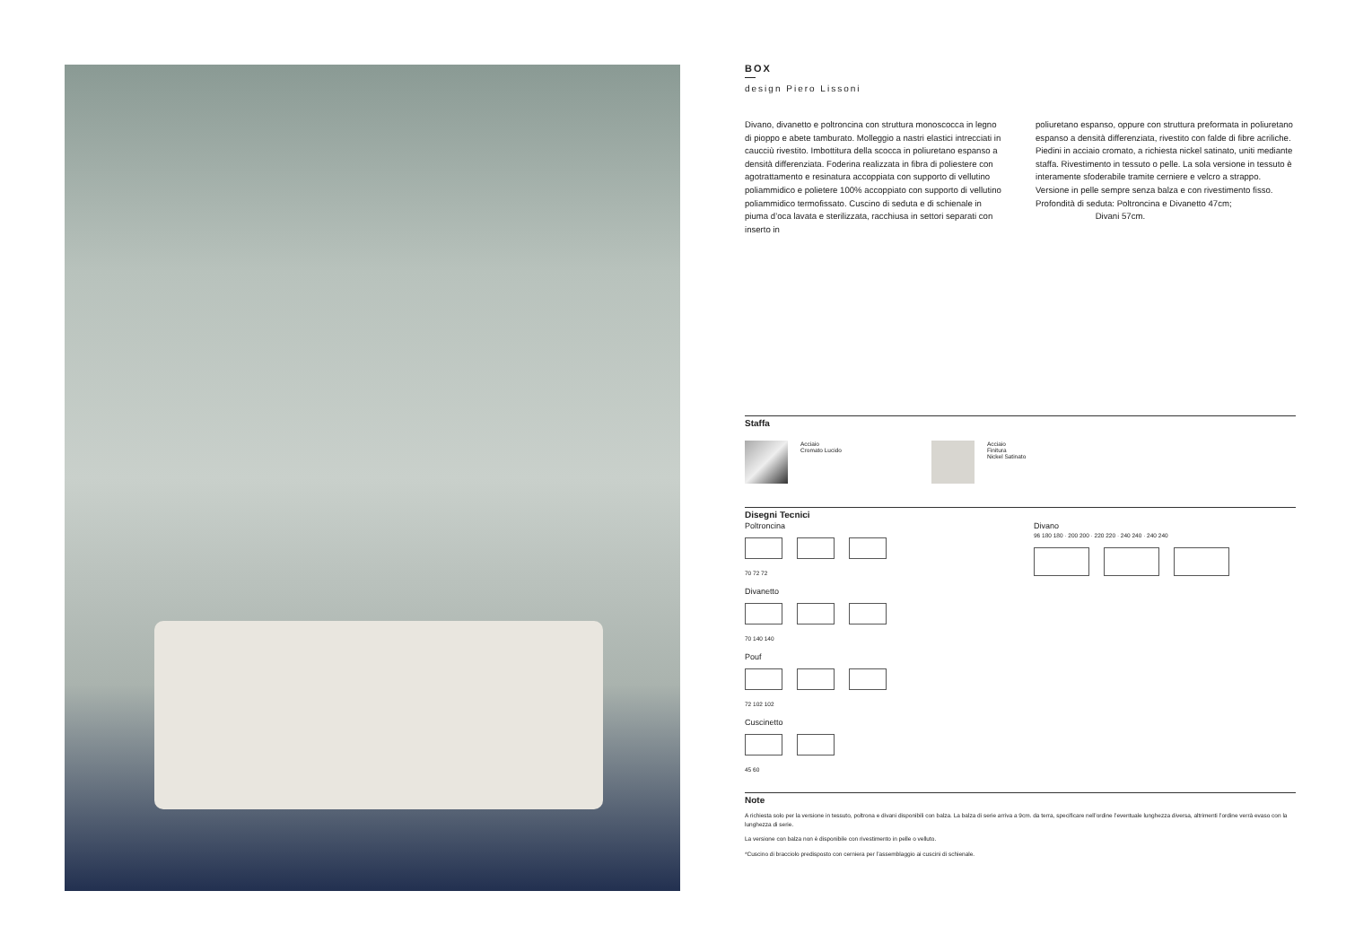BOX
design Piero Lissoni
Divano, divanetto e poltroncina con struttura monoscocca in legno di pioppo e abete tamburato. Molleggio a nastri elastici intrecciati in caucciù rivestito. Imbottitura della scocca in poliuretano espanso a densità differenziata. Foderina realizzata in fibra di poliestere con agotrattamento e resinatura accoppiata con supporto di vellutino poliammidico e polietere 100% accoppiato con supporto di vellutino poliammidico termofissato. Cuscino di seduta e di schienale in piuma d’oca lavata e sterilizzata, racchiusa in settori separati con inserto in
poliuretano espanso, oppure con struttura preformata in poliuretano espanso a densità differenziata, rivestito con falde di fibre acriliche. Piedini in acciaio cromato, a richiesta nickel satinato, uniti mediante staffa. Rivestimento in tessuto o pelle. La sola versione in tessuto è interamente sfoderabile tramite cerniere e velcro a strappo. Versione in pelle sempre senza balza e con rivestimento fisso.
Profondità di seduta: Poltroncina e Divanetto 47cm;
Divani 57cm.
Staffa
Acciaio
Cromato Lucido
Acciaio
Finitura
Nickel Satinato
Disegni Tecnici
Poltroncina
70 72 72
Divanetto
70 140 140
Pouf
72 102 102
Cuscinetto
45 60
Divano
96 180 180 · 200 200 · 220 220 · 240 240 · 240 240
Note
A richiesta solo per la versione in tessuto, poltrona e divani disponibili con balza. La balza di serie arriva a 9cm. da terra, specificare nell’ordine l’eventuale lunghezza diversa, altrimenti l’ordine verrà evaso con la lunghezza di serie.
La versione con balza non è disponibile con rivestimento in pelle o velluto.
*Cuscino di bracciolo predisposto con cerniera per l’assemblaggio ai cuscini di schienale.